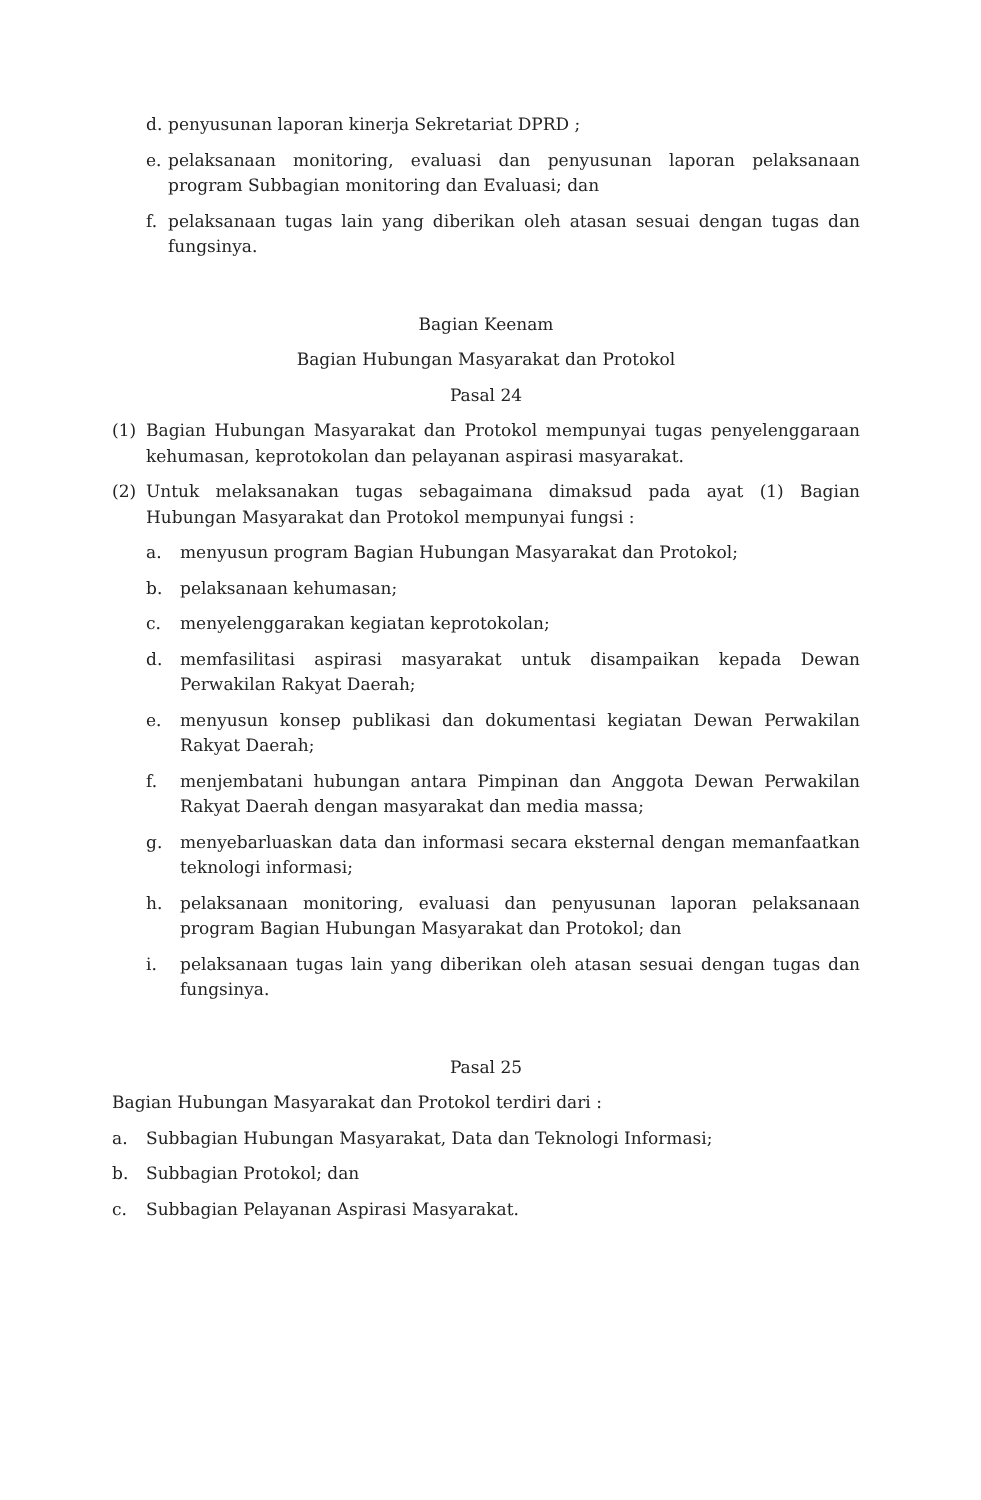d. penyusunan laporan kinerja Sekretariat DPRD ;
e. pelaksanaan monitoring, evaluasi dan penyusunan laporan pelaksanaan program Subbagian monitoring dan Evaluasi; dan
f. pelaksanaan tugas lain yang diberikan oleh atasan sesuai dengan tugas dan fungsinya.
Bagian Keenam
Bagian Hubungan Masyarakat dan Protokol
Pasal 24
(1) Bagian Hubungan Masyarakat dan Protokol mempunyai tugas penyelenggaraan kehumasan, keprotokolan dan pelayanan aspirasi masyarakat.
(2) Untuk melaksanakan tugas sebagaimana dimaksud pada ayat (1) Bagian Hubungan Masyarakat dan Protokol mempunyai fungsi :
a. menyusun program Bagian Hubungan Masyarakat dan Protokol;
b. pelaksanaan kehumasan;
c. menyelenggarakan kegiatan keprotokolan;
d. memfasilitasi aspirasi masyarakat untuk disampaikan kepada Dewan Perwakilan Rakyat Daerah;
e. menyusun konsep publikasi dan dokumentasi kegiatan Dewan Perwakilan Rakyat Daerah;
f. menjembatani hubungan antara Pimpinan dan Anggota Dewan Perwakilan Rakyat Daerah dengan masyarakat dan media massa;
g. menyebarluaskan data dan informasi secara eksternal dengan memanfaatkan teknologi informasi;
h. pelaksanaan monitoring, evaluasi dan penyusunan laporan pelaksanaan program Bagian Hubungan Masyarakat dan Protokol; dan
i. pelaksanaan tugas lain yang diberikan oleh atasan sesuai dengan tugas dan fungsinya.
Pasal 25
Bagian Hubungan Masyarakat dan Protokol terdiri dari :
a. Subbagian Hubungan Masyarakat, Data dan Teknologi Informasi;
b. Subbagian Protokol; dan
c. Subbagian Pelayanan Aspirasi Masyarakat.